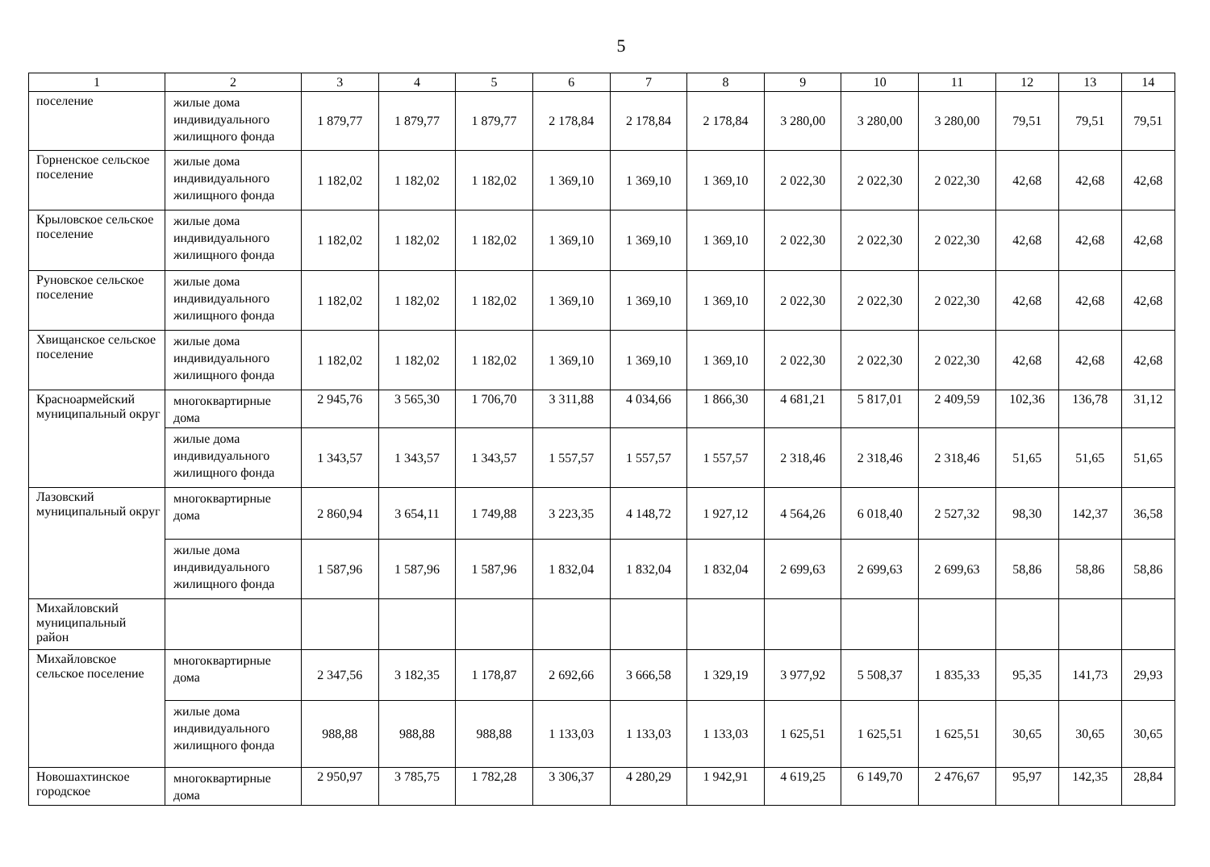5
| 1 | 2 | 3 | 4 | 5 | 6 | 7 | 8 | 9 | 10 | 11 | 12 | 13 | 14 |
| --- | --- | --- | --- | --- | --- | --- | --- | --- | --- | --- | --- | --- | --- |
| поселение | жилые дома индивидуального жилищного фонда | 1 879,77 | 1 879,77 | 1 879,77 | 2 178,84 | 2 178,84 | 2 178,84 | 3 280,00 | 3 280,00 | 3 280,00 | 79,51 | 79,51 | 79,51 |
| Горненское сельское поселение | жилые дома индивидуального жилищного фонда | 1 182,02 | 1 182,02 | 1 182,02 | 1 369,10 | 1 369,10 | 1 369,10 | 2 022,30 | 2 022,30 | 2 022,30 | 42,68 | 42,68 | 42,68 |
| Крыловское сельское поселение | жилые дома индивидуального жилищного фонда | 1 182,02 | 1 182,02 | 1 182,02 | 1 369,10 | 1 369,10 | 1 369,10 | 2 022,30 | 2 022,30 | 2 022,30 | 42,68 | 42,68 | 42,68 |
| Руновское сельское поселение | жилые дома индивидуального жилищного фонда | 1 182,02 | 1 182,02 | 1 182,02 | 1 369,10 | 1 369,10 | 1 369,10 | 2 022,30 | 2 022,30 | 2 022,30 | 42,68 | 42,68 | 42,68 |
| Хвищанское сельское поселение | жилые дома индивидуального жилищного фонда | 1 182,02 | 1 182,02 | 1 182,02 | 1 369,10 | 1 369,10 | 1 369,10 | 2 022,30 | 2 022,30 | 2 022,30 | 42,68 | 42,68 | 42,68 |
| Красноармейский муниципальный округ | многоквартирные дома | 2 945,76 | 3 565,30 | 1 706,70 | 3 311,88 | 4 034,66 | 1 866,30 | 4 681,21 | 5 817,01 | 2 409,59 | 102,36 | 136,78 | 31,12 |
| | жилые дома индивидуального жилищного фонда | 1 343,57 | 1 343,57 | 1 343,57 | 1 557,57 | 1 557,57 | 1 557,57 | 2 318,46 | 2 318,46 | 2 318,46 | 51,65 | 51,65 | 51,65 |
| Лазовский муниципальный округ | многоквартирные дома | 2 860,94 | 3 654,11 | 1 749,88 | 3 223,35 | 4 148,72 | 1 927,12 | 4 564,26 | 6 018,40 | 2 527,32 | 98,30 | 142,37 | 36,58 |
| | жилые дома индивидуального жилищного фонда | 1 587,96 | 1 587,96 | 1 587,96 | 1 832,04 | 1 832,04 | 1 832,04 | 2 699,63 | 2 699,63 | 2 699,63 | 58,86 | 58,86 | 58,86 |
| Михайловский муниципальный район | | | | | | | | | | | | | |
| Михайловское сельское поселение | многоквартирные дома | 2 347,56 | 3 182,35 | 1 178,87 | 2 692,66 | 3 666,58 | 1 329,19 | 3 977,92 | 5 508,37 | 1 835,33 | 95,35 | 141,73 | 29,93 |
| | жилые дома индивидуального жилищного фонда | 988,88 | 988,88 | 988,88 | 1 133,03 | 1 133,03 | 1 133,03 | 1 625,51 | 1 625,51 | 1 625,51 | 30,65 | 30,65 | 30,65 |
| Новошахтинское городское | многоквартирные дома | 2 950,97 | 3 785,75 | 1 782,28 | 3 306,37 | 4 280,29 | 1 942,91 | 4 619,25 | 6 149,70 | 2 476,67 | 95,97 | 142,35 | 28,84 |